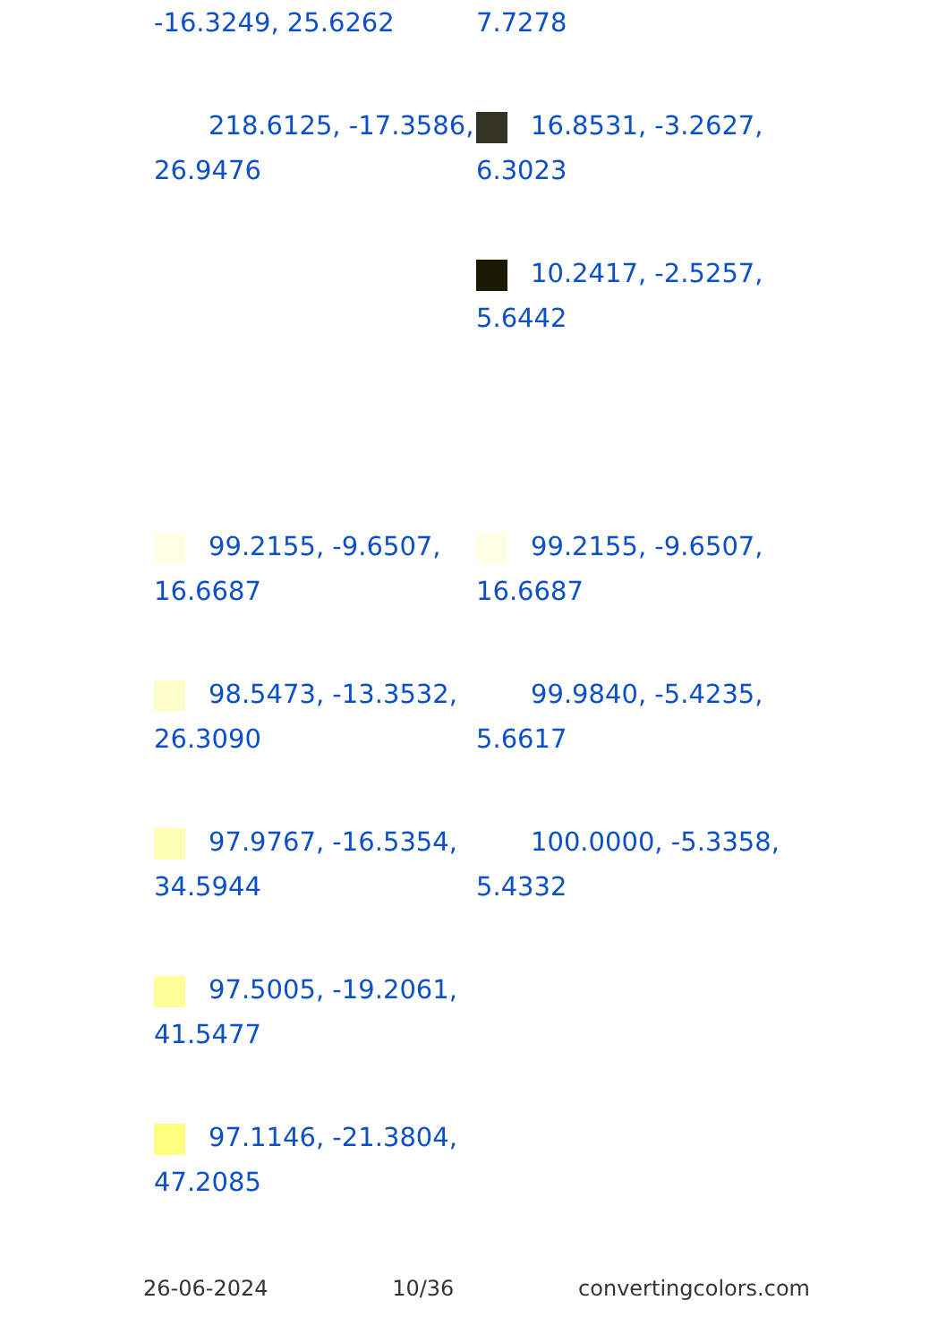-16.3249, 25.6262 7.7278
218.6125, -17.3586, 26.9476
16.8531, -3.2627, 6.3023
10.2417, -2.5257, 5.6442
99.2155, -9.6507, 16.6687
99.2155, -9.6507, 16.6687
98.5473, -13.3532, 26.3090
99.9840, -5.4235, 5.6617
97.9767, -16.5354, 34.5944
100.0000, -5.3358, 5.4332
97.5005, -19.2061, 41.5477
97.1146, -21.3804, 47.2085
26-06-2024 10/36 convertingcolors.com